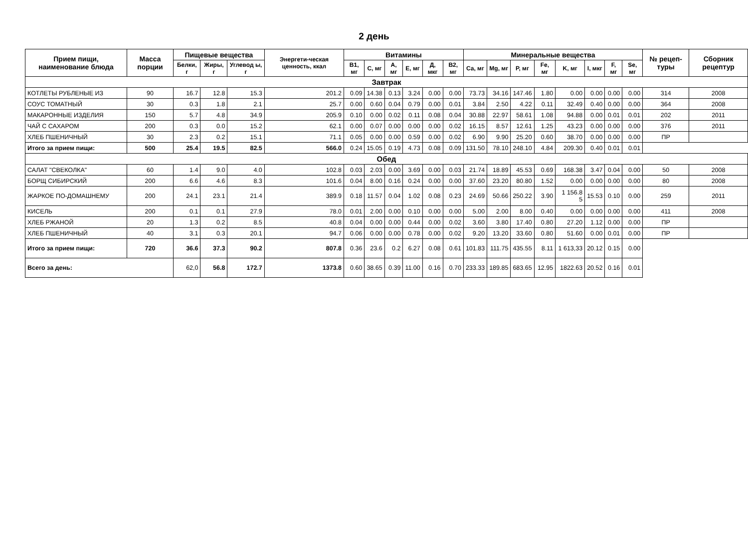2 день
| Прием пищи, наименование блюда | Масса порции | Пищевые вещества | | | Энергети-ческая ценность, ккал | Витамины | | | | | | Минеральные вещества | | | | | | | | № рецеп-туры | Сборник рецептур |
| --- | --- | --- | --- | --- | --- | --- | --- | --- | --- | --- | --- | --- | --- | --- | --- | --- | --- | --- | --- | --- | --- |
| | | Белки, г | Жиры, г | Углевод ы, г | | B1, мг | C, мг | A, мг | E, мг | Д, мкг | B2, мг | Ca, мг | Mg, мг | P, мг | Fe, мг | K, мг | I, мкг | F, мг | Se, мг | | |
| Завтрак | | | | | | | | | | | | | | | | | | | | | |
| КОТЛЕТЫ РУБЛЕНЫЕ ИЗ | 90 | 16.7 | 12.8 | 15.3 | 201.2 | 0.09 | 14.38 | 0.13 | 3.24 | 0.00 | 0.00 | 73.73 | 34.16 | 147.46 | 1.80 | 0.00 | 0.00 | 0.00 | 0.00 | 314 | 2008 |
| СОУС ТОМАТНЫЙ | 30 | 0.3 | 1.8 | 2.1 | 25.7 | 0.00 | 0.60 | 0.04 | 0.79 | 0.00 | 0.01 | 3.84 | 2.50 | 4.22 | 0.11 | 32.49 | 0.40 | 0.00 | 0.00 | 364 | 2008 |
| МАКАРОННЫЕ ИЗДЕЛИЯ | 150 | 5.7 | 4.8 | 34.9 | 205.9 | 0.10 | 0.00 | 0.02 | 0.11 | 0.08 | 0.04 | 30.88 | 22.97 | 58.61 | 1.08 | 94.88 | 0.00 | 0.01 | 0.01 | 202 | 2011 |
| ЧАЙ С САХАРОМ | 200 | 0.3 | 0.0 | 15.2 | 62.1 | 0.00 | 0.07 | 0.00 | 0.00 | 0.00 | 0.02 | 16.15 | 8.57 | 12.61 | 1.25 | 43.23 | 0.00 | 0.00 | 0.00 | 376 | 2011 |
| ХЛЕБ ПШЕНИЧНЫЙ | 30 | 2.3 | 0.2 | 15.1 | 71.1 | 0.05 | 0.00 | 0.00 | 0.59 | 0.00 | 0.02 | 6.90 | 9.90 | 25.20 | 0.60 | 38.70 | 0.00 | 0.00 | 0.00 | ПР | |
| Итого за прием пищи: | 500 | 25.4 | 19.5 | 82.5 | 566.0 | 0.24 | 15.05 | 0.19 | 4.73 | 0.08 | 0.09 | 131.50 | 78.10 | 248.10 | 4.84 | 209.30 | 0.40 | 0.01 | 0.01 | | |
| Обед | | | | | | | | | | | | | | | | | | | | | |
| САЛАТ "СВЕКОЛКА" | 60 | 1.4 | 9.0 | 4.0 | 102.8 | 0.03 | 2.03 | 0.00 | 3.69 | 0.00 | 0.03 | 21.74 | 18.89 | 45.53 | 0.69 | 168.38 | 3.47 | 0.04 | 0.00 | 50 | 2008 |
| БОРЩ СИБИРСКИЙ | 200 | 6.6 | 4.6 | 8.3 | 101.6 | 0.04 | 8.00 | 0.16 | 0.24 | 0.00 | 0.00 | 37.60 | 23.20 | 80.80 | 1.52 | 0.00 | 0.00 | 0.00 | 0.00 | 80 | 2008 |
| ЖАРКОЕ ПО-ДОМАШНЕМУ | 200 | 24.1 | 23.1 | 21.4 | 389.9 | 0.18 | 11.57 | 0.04 | 1.02 | 0.08 | 0.23 | 24.69 | 50.66 | 250.22 | 3.90 | 1 156.8 5 | 15.53 | 0.10 | 0.00 | 259 | 2011 |
| КИСЕЛЬ | 200 | 0.1 | 0.1 | 27.9 | 78.0 | 0.01 | 2.00 | 0.00 | 0.10 | 0.00 | 0.00 | 5.00 | 2.00 | 8.00 | 0.40 | 0.00 | 0.00 | 0.00 | 0.00 | 411 | 2008 |
| ХЛЕБ РЖАНОЙ | 20 | 1.3 | 0.2 | 8.5 | 40.8 | 0.04 | 0.00 | 0.00 | 0.44 | 0.00 | 0.02 | 3.60 | 3.80 | 17.40 | 0.80 | 27.20 | 1.12 | 0.00 | 0.00 | ПР | |
| ХЛЕБ ПШЕНИЧНЫЙ | 40 | 3.1 | 0.3 | 20.1 | 94.7 | 0.06 | 0.00 | 0.00 | 0.78 | 0.00 | 0.02 | 9.20 | 13.20 | 33.60 | 0.80 | 51.60 | 0.00 | 0.01 | 0.00 | ПР | |
| Итого за прием пищи: | 720 | 36.6 | 37.3 | 90.2 | 807.8 | 0.36 | 23.6 | 0.2 | 6.27 | 0.08 | 0.61 | 101.83 | 111.75 | 435.55 | 8.11 | 1 613,33 | 20.12 | 0.15 | 0.00 | | |
| Всего за день: | | 62,0 | 56.8 | 172.7 | 1373.8 | 0.60 | 38.65 | 0.39 | 11.00 | 0.16 | 0.70 | 233.33 | 189.85 | 683.65 | 12.95 | 1822.63 | 20.52 | 0.16 | 0.01 | | |